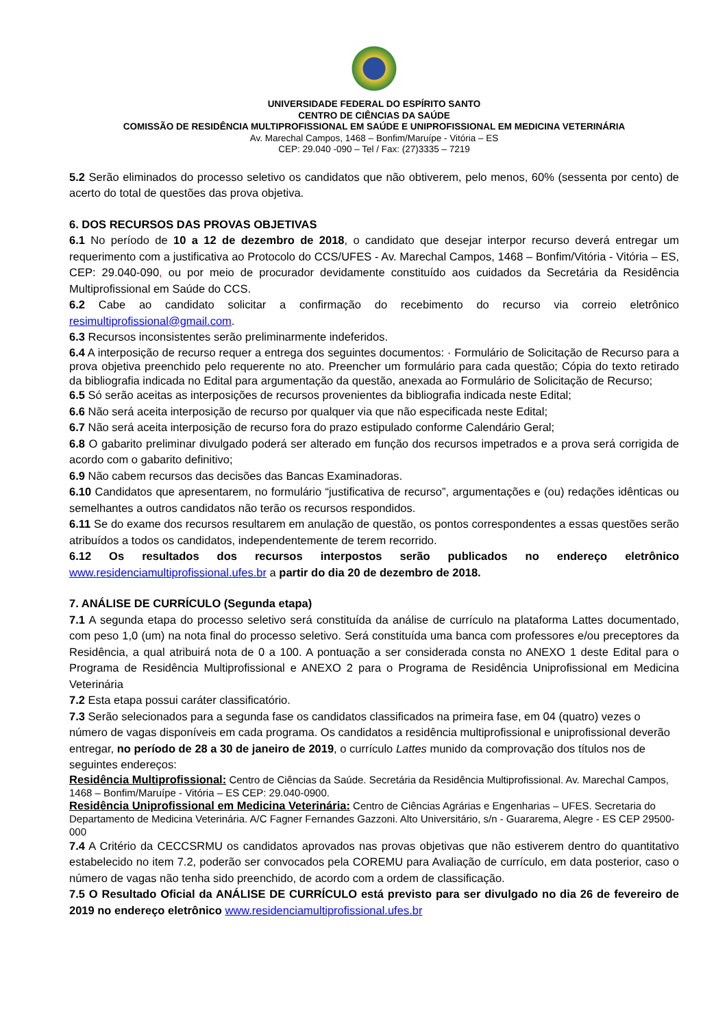UNIVERSIDADE FEDERAL DO ESPÍRITO SANTO
CENTRO DE CIÊNCIAS DA SAÚDE
COMISSÃO DE RESIDÊNCIA MULTIPROFISSIONAL EM SAÚDE E UNIPROFISSIONAL EM MEDICINA VETERINÁRIA
Av. Marechal Campos, 1468 – Bonfim/Maruípe - Vitória – ES
CEP: 29.040 -090 – Tel / Fax: (27)3335 – 7219
5.2 Serão eliminados do processo seletivo os candidatos que não obtiverem, pelo menos, 60% (sessenta por cento) de acerto do total de questões das prova objetiva.
6. DOS RECURSOS DAS PROVAS OBJETIVAS
6.1 No período de 10 a 12 de dezembro de 2018, o candidato que desejar interpor recurso deverá entregar um requerimento com a justificativa ao Protocolo do CCS/UFES - Av. Marechal Campos, 1468 – Bonfim/Vitória - Vitória – ES, CEP: 29.040-090, ou por meio de procurador devidamente constituído aos cuidados da Secretária da Residência Multiprofissional em Saúde do CCS.
6.2 Cabe ao candidato solicitar a confirmação do recebimento do recurso via correio eletrônico resimultiprofissional@gmail.com.
6.3 Recursos inconsistentes serão preliminarmente indeferidos.
6.4 A interposição de recurso requer a entrega dos seguintes documentos: · Formulário de Solicitação de Recurso para a prova objetiva preenchido pelo requerente no ato. Preencher um formulário para cada questão; Cópia do texto retirado da bibliografia indicada no Edital para argumentação da questão, anexada ao Formulário de Solicitação de Recurso;
6.5 Só serão aceitas as interposições de recursos provenientes da bibliografia indicada neste Edital;
6.6 Não será aceita interposição de recurso por qualquer via que não especificada neste Edital;
6.7 Não será aceita interposição de recurso fora do prazo estipulado conforme Calendário Geral;
6.8 O gabarito preliminar divulgado poderá ser alterado em função dos recursos impetrados e a prova será corrigida de acordo com o gabarito definitivo;
6.9 Não cabem recursos das decisões das Bancas Examinadoras.
6.10 Candidatos que apresentarem, no formulário “justificativa de recurso”, argumentações e (ou) redações idênticas ou semelhantes a outros candidatos não terão os recursos respondidos.
6.11 Se do exame dos recursos resultarem em anulação de questão, os pontos correspondentes a essas questões serão atribuídos a todos os candidatos, independentemente de terem recorrido.
6.12 Os resultados dos recursos interpostos serão publicados no endereço eletrônico www.residenciamultiprofissional.ufes.br a partir do dia 20 de dezembro de 2018.
7. ANÁLISE DE CURRÍCULO (Segunda etapa)
7.1 A segunda etapa do processo seletivo será constituída da análise de currículo na plataforma Lattes documentado, com peso 1,0 (um) na nota final do processo seletivo. Será constituída uma banca com professores e/ou preceptores da Residência, a qual atribuirá nota de 0 a 100. A pontuação a ser considerada consta no ANEXO 1 deste Edital para o Programa de Residência Multiprofissional e ANEXO 2 para o Programa de Residência Uniprofissional em Medicina Veterinária
7.2 Esta etapa possui caráter classificatório.
7.3 Serão selecionados para a segunda fase os candidatos classificados na primeira fase, em 04 (quatro) vezes o número de vagas disponíveis em cada programa. Os candidatos a residência multiprofissional e uniprofissional deverão entregar, no período de 28 a 30 de janeiro de 2019, o currículo Lattes munido da comprovação dos títulos nos de seguintes endereços:
Residência Multiprofissional: Centro de Ciências da Saúde. Secretária da Residência Multiprofissional. Av. Marechal Campos, 1468 – Bonfim/Maruípe - Vitória – ES CEP: 29.040-0900.
Residência Uniprofissional em Medicina Veterinária: Centro de Ciências Agrárias e Engenharias – UFES. Secretaria do Departamento de Medicina Veterinária. A/C Fagner Fernandes Gazzoni. Alto Universitário, s/n - Guararema, Alegre - ES CEP 29500-000
7.4 A Critério da CECCSRMU os candidatos aprovados nas provas objetivas que não estiverem dentro do quantitativo estabelecido no item 7.2, poderão ser convocados pela COREMU para Avaliação de currículo, em data posterior, caso o número de vagas não tenha sido preenchido, de acordo com a ordem de classificação.
7.5 O Resultado Oficial da ANÁLISE DE CURRÍCULO está previsto para ser divulgado no dia 26 de fevereiro de 2019 no endereço eletrônico www.residenciamultiprofissional.ufes.br